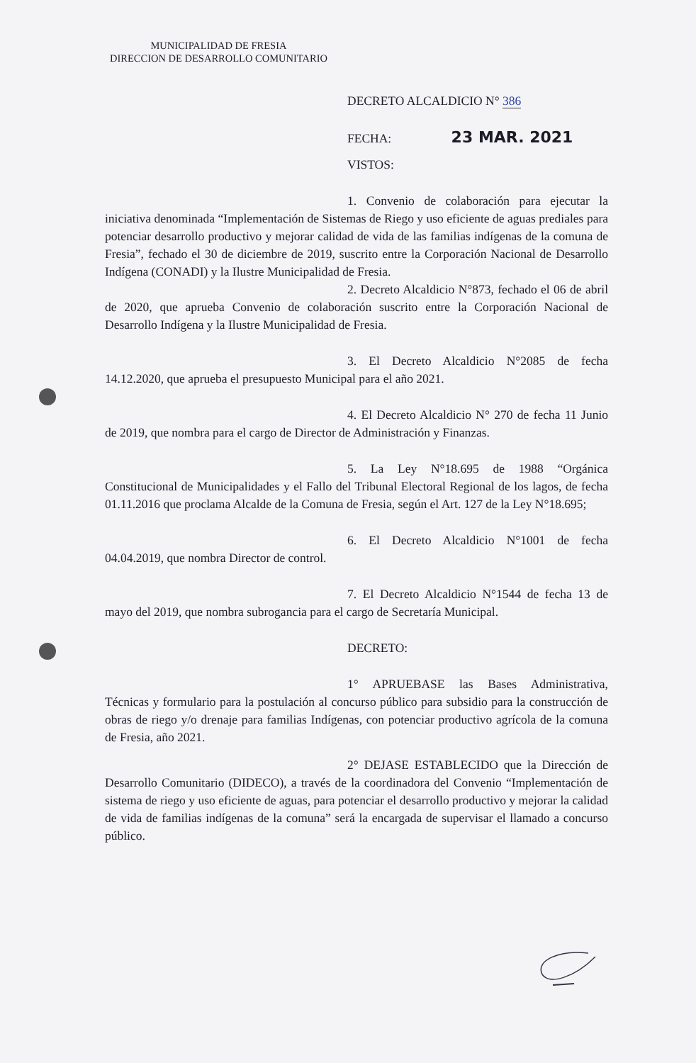MUNICIPALIDAD DE FRESIA
DIRECCION DE DESARROLLO COMUNITARIO
DECRETO ALCALDICIO N° 386
FECHA: 23 MAR. 2021
VISTOS:
1. Convenio de colaboración para ejecutar la iniciativa denominada “Implementación de Sistemas de Riego y uso eficiente de aguas prediales para potenciar desarrollo productivo y mejorar calidad de vida de las familias indígenas de la comuna de Fresia”, fechado el 30 de diciembre de 2019, suscrito entre la Corporación Nacional de Desarrollo Indígena (CONADI) y la Ilustre Municipalidad de Fresia.
2. Decreto Alcaldicio N°873, fechado el 06 de abril de 2020, que aprueba Convenio de colaboración suscrito entre la Corporación Nacional de Desarrollo Indígena y la Ilustre Municipalidad de Fresia.
3. El Decreto Alcaldicio N°2085 de fecha 14.12.2020, que aprueba el presupuesto Municipal para el año 2021.
4. El Decreto Alcaldicio N° 270 de fecha 11 Junio de 2019, que nombra para el cargo de Director de Administración y Finanzas.
5. La Ley N°18.695 de 1988 “Orgánica Constitucional de Municipalidades y el Fallo del Tribunal Electoral Regional de los lagos, de fecha 01.11.2016 que proclama Alcalde de la Comuna de Fresia, según el Art. 127 de la Ley N°18.695;
6. El Decreto Alcaldicio N°1001 de fecha 04.04.2019, que nombra Director de control.
7. El Decreto Alcaldicio N°1544 de fecha 13 de mayo del 2019, que nombra subrogancia para el cargo de Secretaría Municipal.
DECRETO:
1° APRUEBASE las Bases Administrativa, Técnicas y formulario para la postulación al concurso público para subsidio para la construcción de obras de riego y/o drenaje para familias Indígenas, con potenciar productivo agrícola de la comuna de Fresia, año 2021.
2° DEJASE ESTABLECIDO que la Dirección de Desarrollo Comunitario (DIDECO), a través de la coordinadora del Convenio “Implementación de sistema de riego y uso eficiente de aguas, para potenciar el desarrollo productivo y mejorar la calidad de vida de familias indígenas de la comuna” será la encargada de supervisar el llamado a concurso público.